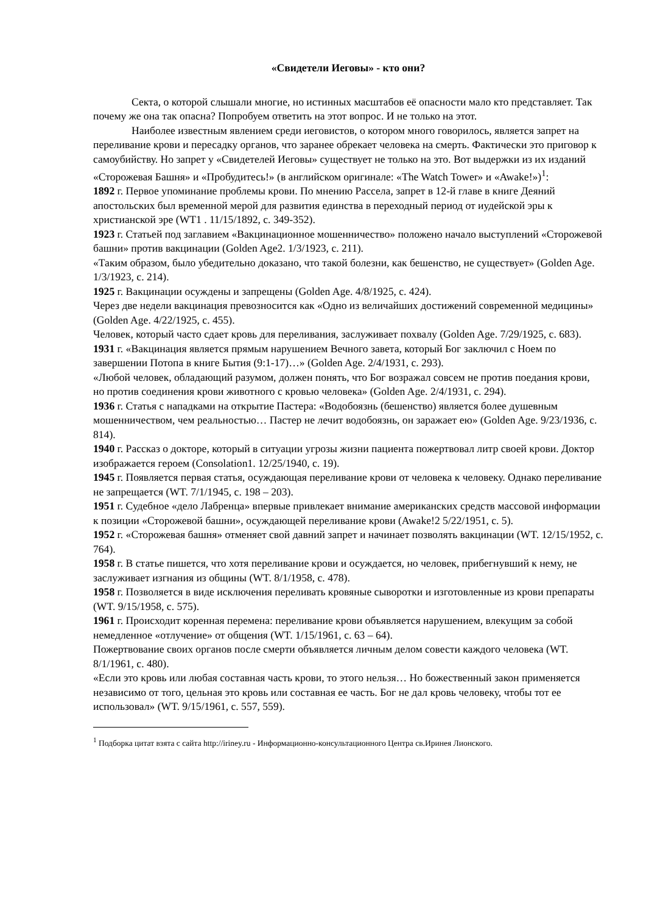«Свидетели Иеговы» - кто они?
Секта, о которой слышали многие, но истинных масштабов её опасности мало кто представляет. Так почему же она так опасна? Попробуем ответить на этот вопрос. И не только на этот.
Наиболее известным явлением среди иеговистов, о котором много говорилось, является запрет на переливание крови и пересадку органов, что заранее обрекает человека на смерть. Фактически это приговор к самоубийству. Но запрет у «Свидетелей Иеговы» существует не только на это. Вот выдержки из их изданий «Сторожевая Башня» и «Пробудитесь!» (в английском оригинале: «The Watch Tower» и «Awake!»)<sup>1</sup>:
1892 г. Первое упоминание проблемы крови. По мнению Рассела, запрет в 12-й главе в книге Деяний апостольских был временной мерой для развития единства в переходный период от иудейской эры к христианской эре (WT1 . 11/15/1892, с. 349-352).
1923 г. Статьей под заглавием «Вакцинационное мошенничество» положено начало выступлений «Сторожевой башни» против вакцинации (Golden Age2. 1/3/1923, с. 211).
«Таким образом, было убедительно доказано, что такой болезни, как бешенство, не существует» (Golden Age. 1/3/1923, с. 214).
1925 г. Вакцинации осуждены и запрещены (Golden Age. 4/8/1925, с. 424).
Через две недели вакцинация превозносится как «Одно из величайших достижений современной медицины» (Golden Age. 4/22/1925, с. 455).
Человек, который часто сдает кровь для переливания, заслуживает похвалу (Golden Age. 7/29/1925, с. 683).
1931 г. «Вакцинация является прямым нарушением Вечного завета, который Бог заключил с Ноем по завершении Потопа в книге Бытия (9:1-17)…» (Golden Age. 2/4/1931, с. 293).
«Любой человек, обладающий разумом, должен понять, что Бог возражал совсем не против поедания крови, но против соединения крови животного с кровью человека» (Golden Age. 2/4/1931, с. 294).
1936 г. Статья с нападками на открытие Пастера: «Водобоязнь (бешенство) является более душевным мошенничеством, чем реальностью… Пастер не лечит водобоязнь, он заражает ею» (Golden Age. 9/23/1936, с. 814).
1940 г. Рассказ о докторе, который в ситуации угрозы жизни пациента пожертвовал литр своей крови. Доктор изображается героем (Consolation1. 12/25/1940, с. 19).
1945 г. Появляется первая статья, осуждающая переливание крови от человека к человеку. Однако переливание не запрещается (WT. 7/1/1945, с. 198 – 203).
1951 г. Судебное «дело Лабренца» впервые привлекает внимание американских средств массовой информации к позиции «Сторожевой башни», осуждающей переливание крови (Awake!2 5/22/1951, с. 5).
1952 г. «Сторожевая башня» отменяет свой давний запрет и начинает позволять вакцинации (WT. 12/15/1952, с. 764).
1958 г. В статье пишется, что хотя переливание крови и осуждается, но человек, прибегнувший к нему, не заслуживает изгнания из общины (WT. 8/1/1958, с. 478).
1958 г. Позволяется в виде исключения переливать кровяные сыворотки и изготовленные из крови препараты (WT. 9/15/1958, с. 575).
1961 г. Происходит коренная перемена: переливание крови объявляется нарушением, влекущим за собой немедленное «отлучение» от общения (WT. 1/15/1961, с. 63 – 64).
Пожертвование своих органов после смерти объявляется личным делом совести каждого человека (WT. 8/1/1961, с. 480).
«Если это кровь или любая составная часть крови, то этого нельзя… Но божественный закон применяется независимо от того, цельная это кровь или составная ее часть. Бог не дал кровь человеку, чтобы тот ее использовал» (WT. 9/15/1961, с. 557, 559).
<sup>1</sup> Подборка цитат взята с сайта http://iriney.ru - Информационно-консультационного Центра св.Иринея Лионского.